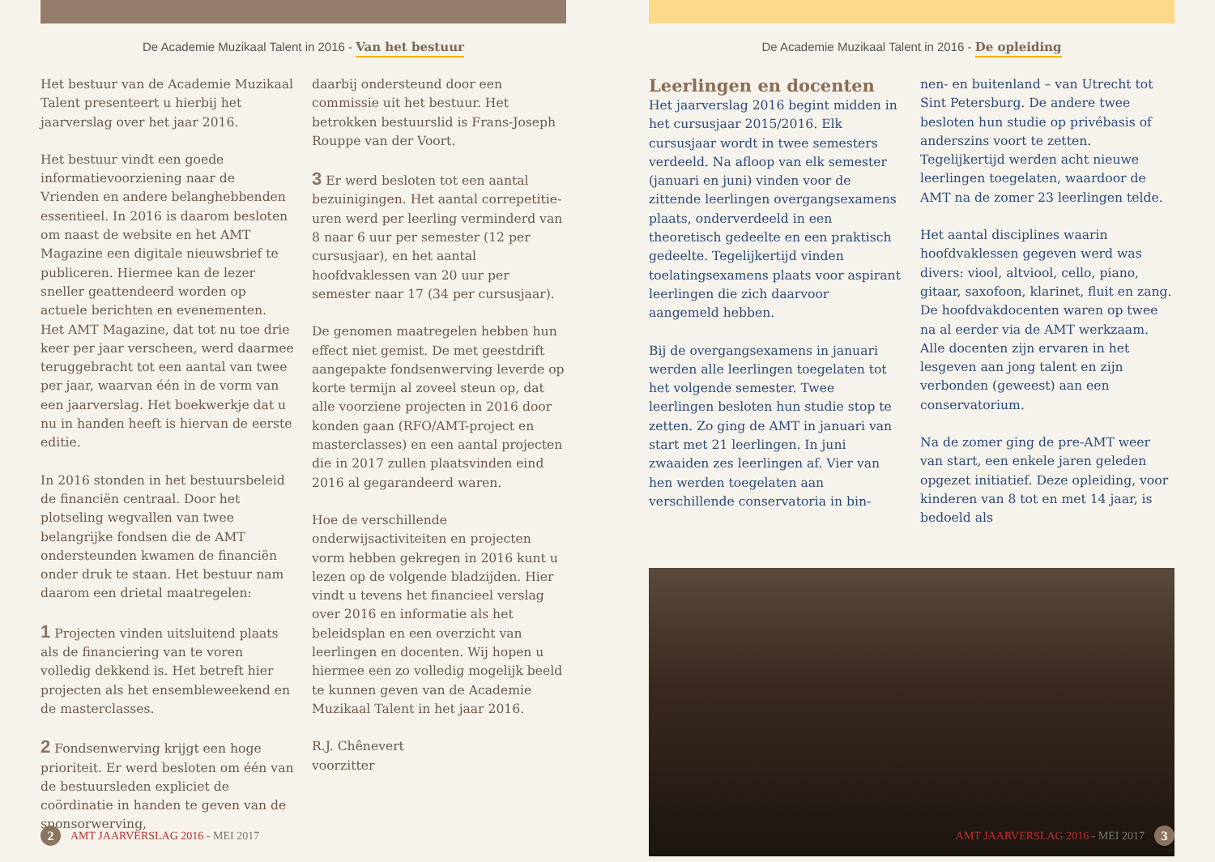De Academie Muzikaal Talent in 2016 - Van het bestuur
Het bestuur van de Academie Muzikaal Talent presenteert u hierbij het jaarverslag over het jaar 2016.
Het bestuur vindt een goede informatievoorziening naar de Vrienden en andere belanghebbenden essentieel. In 2016 is daarom besloten om naast de website en het AMT Magazine een digitale nieuwsbrief te publiceren. Hiermee kan de lezer sneller geattendeerd worden op actuele berichten en evenementen. Het AMT Magazine, dat tot nu toe drie keer per jaar verscheen, werd daarmee teruggebracht tot een aantal van twee per jaar, waarvan één in de vorm van een jaarverslag. Het boekwerkje dat u nu in handen heeft is hiervan de eerste editie.
In 2016 stonden in het bestuursbeleid de financiën centraal. Door het plotseling wegvallen van twee belangrijke fondsen die de AMT ondersteunden kwamen de financiën onder druk te staan. Het bestuur nam daarom een drietal maatregelen:
1 Projecten vinden uitsluitend plaats als de financiering van te voren volledig dekkend is. Het betreft hier projecten als het ensembleweekend en de masterclasses.
2 Fondsenwerving krijgt een hoge prioriteit. Er werd besloten om één van de bestuursleden expliciet de coördinatie in handen te geven van de sponsorwerving,
daarbij ondersteund door een commissie uit het bestuur. Het betrokken bestuurslid is Frans-Joseph Rouppe van der Voort.
3 Er werd besloten tot een aantal bezuinigingen. Het aantal correpetitie-uren werd per leerling verminderd van 8 naar 6 uur per semester (12 per cursusjaar), en het aantal hoofdvaklessen van 20 uur per semester naar 17 (34 per cursusjaar).
De genomen maatregelen hebben hun effect niet gemist. De met geestdrift aangepakte fondsenwerving leverde op korte termijn al zoveel steun op, dat alle voorziene projecten in 2016 door konden gaan (RFO/AMT-project en masterclasses) en een aantal projecten die in 2017 zullen plaatsvinden eind 2016 al gegarandeerd waren.
Hoe de verschillende onderwijsactiviteiten en projecten vorm hebben gekregen in 2016 kunt u lezen op de volgende bladzijden. Hier vindt u tevens het financieel verslag over 2016 en informatie als het beleidsplan en een overzicht van leerlingen en docenten. Wij hopen u hiermee een zo volledig mogelijk beeld te kunnen geven van de Academie Muzikaal Talent in het jaar 2016.
R.J. Chênevert
voorzitter
2
AMT JAARVERSLAG 2016 - MEI 2017
De Academie Muzikaal Talent in 2016 - De opleiding
Leerlingen en docenten
Het jaarverslag 2016 begint midden in het cursusjaar 2015/2016. Elk cursusjaar wordt in twee semesters verdeeld. Na afloop van elk semester (januari en juni) vinden voor de zittende leerlingen overgangsexamens plaats, onderverdeeld in een theoretisch gedeelte en een praktisch gedeelte. Tegelijkertijd vinden toelatingsexamens plaats voor aspirant leerlingen die zich daarvoor aangemeld hebben.
Bij de overgangsexamens in januari werden alle leerlingen toegelaten tot het volgende semester. Twee leerlingen besloten hun studie stop te zetten. Zo ging de AMT in januari van start met 21 leerlingen. In juni zwaaiden zes leerlingen af. Vier van hen werden toegelaten aan verschillende conservatoria in bin-
nen- en buitenland – van Utrecht tot Sint Petersburg. De andere twee besloten hun studie op privébasis of anderszins voort te zetten. Tegelijkertijd werden acht nieuwe leerlingen toegelaten, waardoor de AMT na de zomer 23 leerlingen telde.
Het aantal disciplines waarin hoofdvaklessen gegeven werd was divers: viool, altviool, cello, piano, gitaar, saxofoon, klarinet, fluit en zang. De hoofdvakdocenten waren op twee na al eerder via de AMT werkzaam. Alle docenten zijn ervaren in het lesgeven aan jong talent en zijn verbonden (geweest) aan een conservatorium.
Na de zomer ging de pre-AMT weer van start, een enkele jaren geleden opgezet initiatief. Deze opleiding, voor kinderen van 8 tot en met 14 jaar, is bedoeld als
AMT JAARVERSLAG 2016 - MEI 2017
3